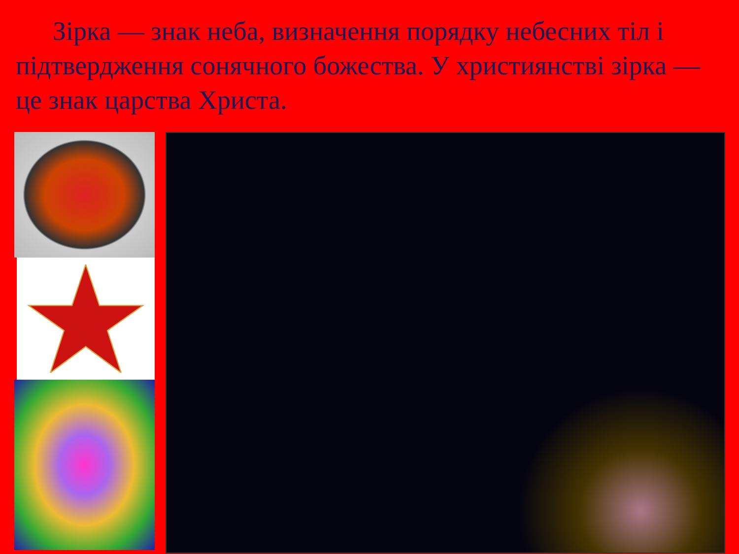Зірка — знак неба, визначення порядку небесних тіл і підтвердження сонячного божества. У християнстві зірка — це знак царства Христа.